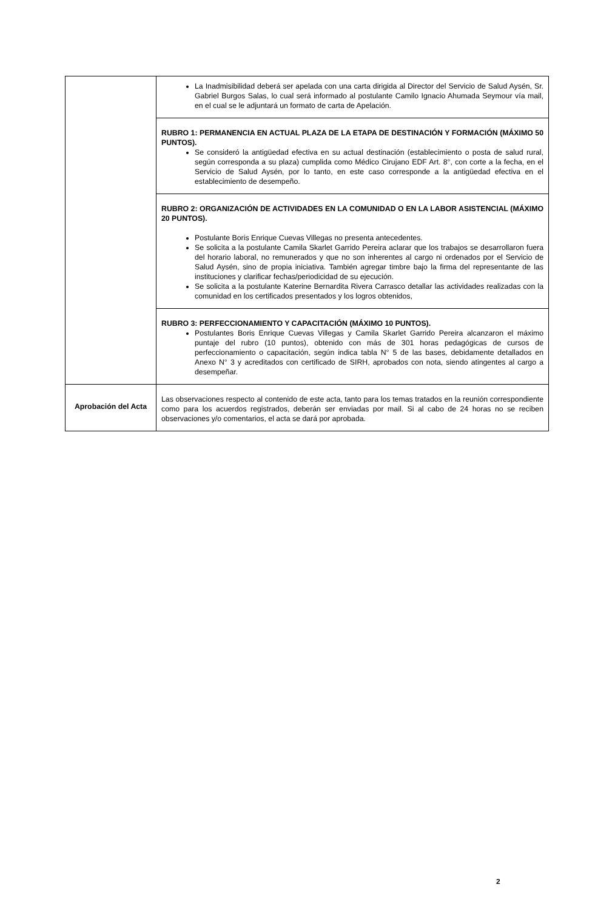| | La Inadmisibilidad deberá ser apelada con una carta dirigida al Director del Servicio de Salud Aysén, Sr. Gabriel Burgos Salas, lo cual será informado al postulante Camilo Ignacio Ahumada Seymour vía mail, en el cual se le adjuntará un formato de carta de Apelación. |
| | RUBRO 1: PERMANENCIA EN ACTUAL PLAZA DE LA ETAPA DE DESTINACIÓN Y FORMACIÓN (MÁXIMO 50 PUNTOS). Se consideró la antigüedad efectiva en su actual destinación (establecimiento o posta de salud rural, según corresponda a su plaza) cumplida como Médico Cirujano EDF Art. 8°, con corte a la fecha, en el Servicio de Salud Aysén, por lo tanto, en este caso corresponde a la antigüedad efectiva en el establecimiento de desempeño. |
| | RUBRO 2: ORGANIZACIÓN DE ACTIVIDADES EN LA COMUNIDAD O EN LA LABOR ASISTENCIAL (MÁXIMO 20 PUNTOS). Postulante Boris Enrique Cuevas Villegas no presenta antecedentes. Se solicita a la postulante Camila Skarlet Garrido Pereira aclarar que los trabajos se desarrollaron fuera del horario laboral, no remunerados y que no son inherentes al cargo ni ordenados por el Servicio de Salud Aysén, sino de propia iniciativa. También agregar timbre bajo la firma del representante de las instituciones y clarificar fechas/periodicidad de su ejecución. Se solicita a la postulante Katerine Bernardita Rivera Carrasco detallar las actividades realizadas con la comunidad en los certificados presentados y los logros obtenidos, |
| | RUBRO 3: PERFECCIONAMIENTO Y CAPACITACIÓN (MÁXIMO 10 PUNTOS). Postulantes Boris Enrique Cuevas Villegas y Camila Skarlet Garrido Pereira alcanzaron el máximo puntaje del rubro (10 puntos), obtenido con más de 301 horas pedagógicas de cursos de perfeccionamiento o capacitación, según indica tabla N° 5 de las bases, debidamente detallados en Anexo N° 3 y acreditados con certificado de SIRH, aprobados con nota, siendo atingentes al cargo a desempeñar. |
| Aprobación del Acta | Las observaciones respecto al contenido de este acta, tanto para los temas tratados en la reunión correspondiente como para los acuerdos registrados, deberán ser enviadas por mail. Si al cabo de 24 horas no se reciben observaciones y/o comentarios, el acta se dará por aprobada. |
2